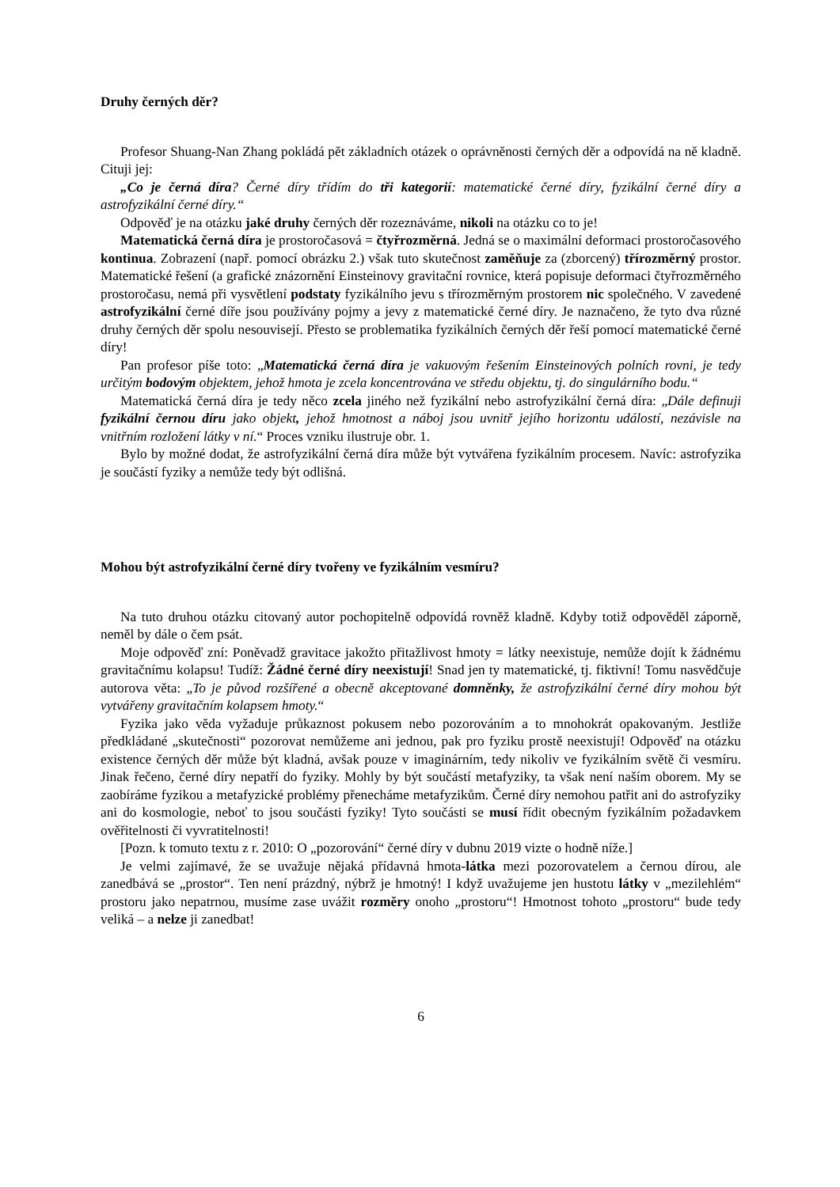Druhy černých děr?
Profesor Shuang-Nan Zhang pokládá pět základních otázek o oprávněnosti černých děr a odpovídá na ně kladně. Cituji jej:
„Co je černá díra? Černé díry třídím do tři kategorií: matematické černé díry, fyzikální černé díry a astrofyzikální černé díry.“
Odpověď je na otázku jaké druhy černých děr rozeznáváme, nikoli na otázku co to je!
Matematická černá díra je prostoročasová = čtyřrozměrná. Jedná se o maximální deformaci prostoročasového kontinua. Zobrazení (např. pomocí obrázku 2.) však tuto skutečnost zaměňuje za (zborcený) třírozměrný prostor. Matematické řešení (a grafické znázornění Einsteinovy gravitační rovnice, která popisuje deformaci čtyřrozměrného prostoročasu, nemá při vysvětlení podstaty fyzikálního jevu s třírozměrným prostorem nic společného. V zavedené astrofyzikální černé díře jsou používány pojmy a jevy z matematické černé díry. Je naznačeno, že tyto dva různé druhy černých děr spolu nesouvisejí. Přesto se problematika fyzikálních černých děr řeší pomocí matematické černé díry!
Pan profesor píše toto: „Matematická černá díra je vakuovým řešením Einsteinových polních rovni, je tedy určitým bodovým objektem, jehož hmota je zcela koncentrována ve středu objektu, tj. do singulárního bodu.“
Matematická černá díra je tedy něco zcela jiného než fyzikální nebo astrofyzikální černá díra: „Dále definuji fyzikální černou díru jako objekt, jehož hmotnost a náboj jsou uvnitř jejího horizontu událostí, nezávisle na vnitřním rozložení látky v ní.“ Proces vzniku ilustruje obr. 1.
Bylo by možné dodat, že astrofyzikální černá díra může být vytvářena fyzikálním procesem. Navíc: astrofyzika je součástí fyziky a nemůže tedy být odlišná.
Mohou být astrofyzikální černé díry tvořeny ve fyzikálním vesmíru?
Na tuto druhou otázku citovaný autor pochopitelně odpovídá rovněž kladně. Kdyby totiž odpověděl záporně, neměl by dále o čem psát.
Moje odpověď zní: Poněvadž gravitace jakožto přitažlivost hmoty = látky neexistuje, nemůže dojít k žádnému gravitačnímu kolapsu! Tudíž: Žádné černé díry neexistují! Snad jen ty matematické, tj. fiktivní! Tomu nasvědčuje autorova věta: „To je původ rozšířené a obecně akceptované domněnky, že astrofyzikální černé díry mohou být vytvářeny gravitačním kolapsem hmoty.“
Fyzika jako věda vyžaduje průkaznost pokusem nebo pozorováním a to mnohokrát opakovaným. Jestliže předkládané „skutečnosti“ pozorovat nemůžeme ani jednou, pak pro fyziku prostě neexistují! Odpověď na otázku existence černých děr může být kladná, avšak pouze v imaginárním, tedy nikoliv ve fyzikálním světě či vesmíru. Jinak řečeno, černé díry nepatří do fyziky. Mohly by být součástí metafyziky, ta však není naším oborem. My se zaobíráme fyzikou a metafyzické problémy přenecháme metafyzikům. Černé díry nemohou patřit ani do astrofyziky ani do kosmologie, neboť to jsou součásti fyziky! Tyto součásti se musí řídit obecným fyzikálním požadavkem ověřitelnosti či vyvratitelnosti!
[Pozn. k tomuto textu z r. 2010: O „pozorování“ černé díry v dubnu 2019 vizte o hodně níže.]
Je velmi zajímavé, že se uvažuje nějaká přídavná hmota-látka mezi pozorovatelem a černou dírou, ale zanedbává se „prostor“. Ten není prázdný, nýbrž je hmotný! I když uvažujeme jen hustotu látky v „mezilehlém“ prostoru jako nepatrnou, musíme zase uvážit rozměry onoho „prostoru“! Hmotnost tohoto „prostoru“ bude tedy veliká – a nelze ji zanedbat!
6